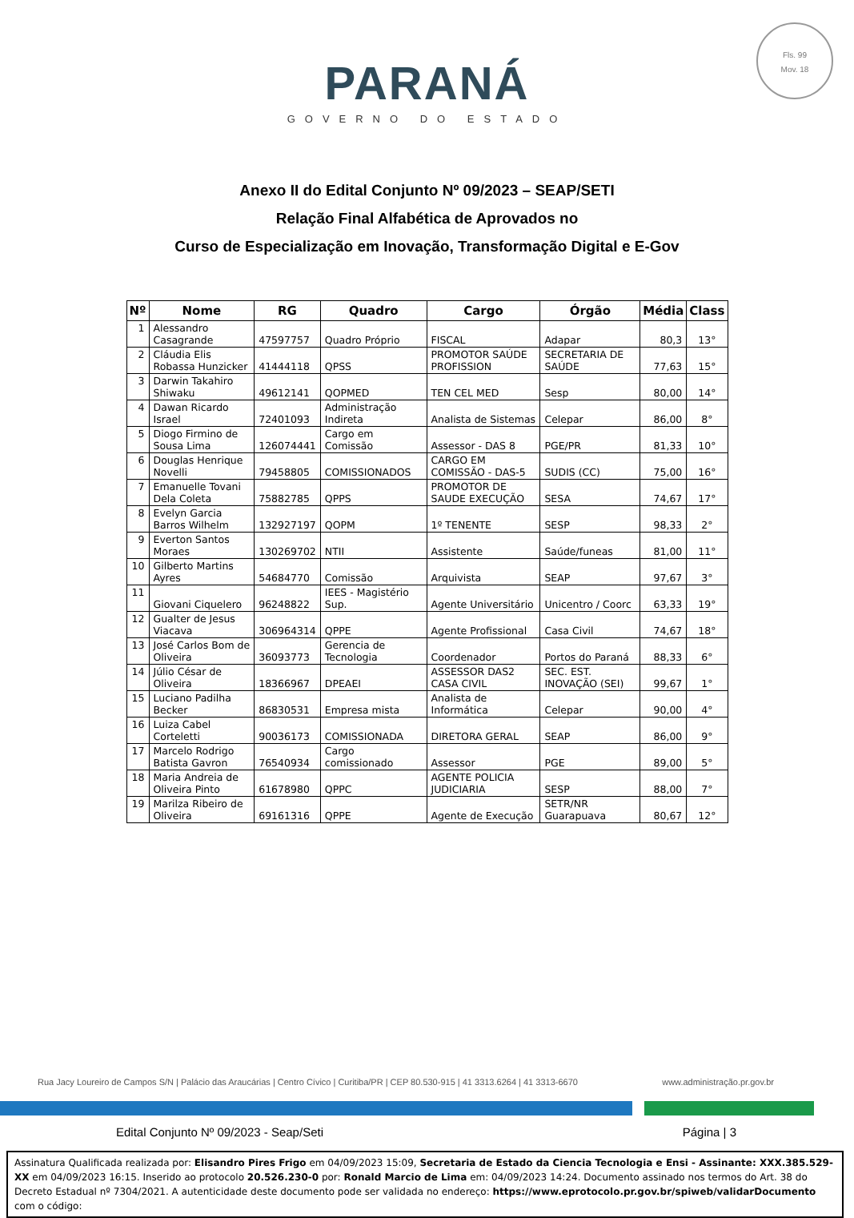Fls. 99
Mov. 18
PARANÁ
GOVERNO DO ESTADO
Anexo II do Edital Conjunto Nº 09/2023 – SEAP/SETI
Relação Final Alfabética de Aprovados no
Curso de Especialização em Inovação, Transformação Digital e E-Gov
| Nº | Nome | RG | Quadro | Cargo | Órgão | Média | Class |
| --- | --- | --- | --- | --- | --- | --- | --- |
| 1 | Alessandro Casagrande | 47597757 | Quadro Próprio | FISCAL | Adapar | 80,3 | 13° |
| 2 | Cláudia Elis Robassa Hunzicker | 41444118 | QPSS | PROMOTOR SAÚDE PROFISSION | SECRETARIA DE SAÚDE | 77,63 | 15° |
| 3 | Darwin Takahiro Shiwaku | 49612141 | QOPMED | TEN CEL MED | Sesp | 80,00 | 14° |
| 4 | Dawan Ricardo Israel | 72401093 | Administração Indireta | Analista de Sistemas | Celepar | 86,00 | 8° |
| 5 | Diogo Firmino de Sousa Lima | 126074441 | Cargo em Comissão | Assessor - DAS 8 | PGE/PR | 81,33 | 10° |
| 6 | Douglas Henrique Novelli | 79458805 | COMISSIONADOS | CARGO EM COMISSÃO - DAS-5 | SUDIS (CC) | 75,00 | 16° |
| 7 | Emanuelle Tovani Dela Coleta | 75882785 | QPPS | PROMOTOR DE SAUDE EXECUÇÃO | SESA | 74,67 | 17° |
| 8 | Evelyn Garcia Barros Wilhelm | 132927197 | QOPM | 1º TENENTE | SESP | 98,33 | 2° |
| 9 | Everton Santos Moraes | 130269702 | NTII | Assistente | Saúde/funeas | 81,00 | 11° |
| 10 | Gilberto Martins Ayres | 54684770 | Comissão | Arquivista | SEAP | 97,67 | 3° |
| 11 | Giovani Ciquelero | 96248822 | IEES - Magistério Sup. | Agente Universitário | Unicentro / Coorc | 63,33 | 19° |
| 12 | Gualter de Jesus Viacava | 306964314 | QPPE | Agente Profissional | Casa Civil | 74,67 | 18° |
| 13 | José Carlos Bom de Oliveira | 36093773 | Gerencia de Tecnologia | Coordenador | Portos do Paraná | 88,33 | 6° |
| 14 | Júlio César de Oliveira | 18366967 | DPEAEI | ASSESSOR DAS2 CASA CIVIL | SEC. EST. INOVAÇÃO (SEI) | 99,67 | 1° |
| 15 | Luciano Padilha Becker | 86830531 | Empresa mista | Analista de Informática | Celepar | 90,00 | 4° |
| 16 | Luiza Cabel Corteletti | 90036173 | COMISSIONADA | DIRETORA GERAL | SEAP | 86,00 | 9° |
| 17 | Marcelo Rodrigo Batista Gavron | 76540934 | Cargo comissionado | Assessor | PGE | 89,00 | 5° |
| 18 | Maria Andreia de Oliveira Pinto | 61678980 | QPPC | AGENTE POLICIA JUDICIARIA | SESP | 88,00 | 7° |
| 19 | Marilza Ribeiro de Oliveira | 69161316 | QPPE | Agente de Execução | SETR/NR Guarapuava | 80,67 | 12° |
Rua Jacy Loureiro de Campos S/N | Palácio das Araucárias | Centro Cívico | Curitiba/PR | CEP 80.530-915 | 41 3313.6264 | 41 3313-6670 www.administração.pr.gov.br
Edital Conjunto Nº 09/2023 - Seap/Seti Página | 3
Assinatura Qualificada realizada por: Elisandro Pires Frigo em 04/09/2023 15:09, Secretaria de Estado da Ciencia Tecnologia e Ensi - Assinante: XXX.385.529-XX em 04/09/2023 16:15. Inserido ao protocolo 20.526.230-0 por: Ronald Marcio de Lima em: 04/09/2023 14:24. Documento assinado nos termos do Art. 38 do Decreto Estadual nº 7304/2021. A autenticidade deste documento pode ser validada no endereço: https://www.eprotocolo.pr.gov.br/spiweb/validarDocumento com o código: